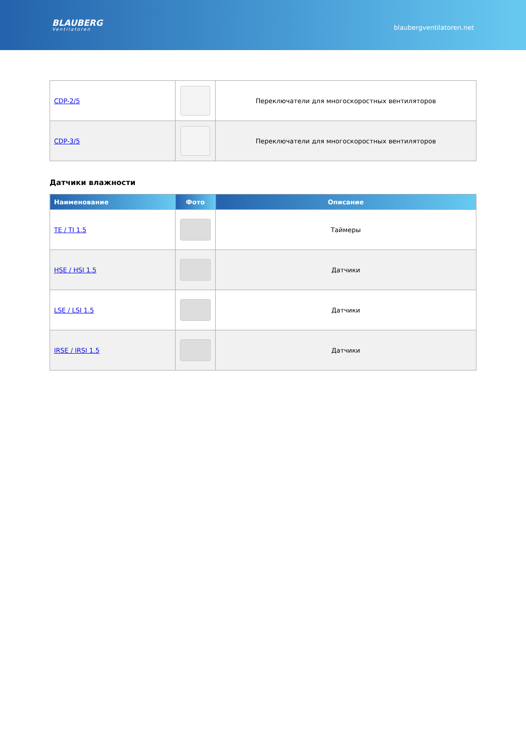BLAUBERG
Ventilatoren
blaubergventilatoren.net
| CDP-2/5 | | Переключатели для многоскоростных вентиляторов |
| CDP-3/5 | | Переключатели для многоскоростных вентиляторов |
Датчики влажности
| Наименование | Фото | Описание |
| --- | --- | --- |
| TE / TI 1.5 | | Таймеры |
| HSE / HSI 1.5 | | Датчики |
| LSE / LSI 1.5 | | Датчики |
| IRSE / IRSI 1.5 | | Датчики |